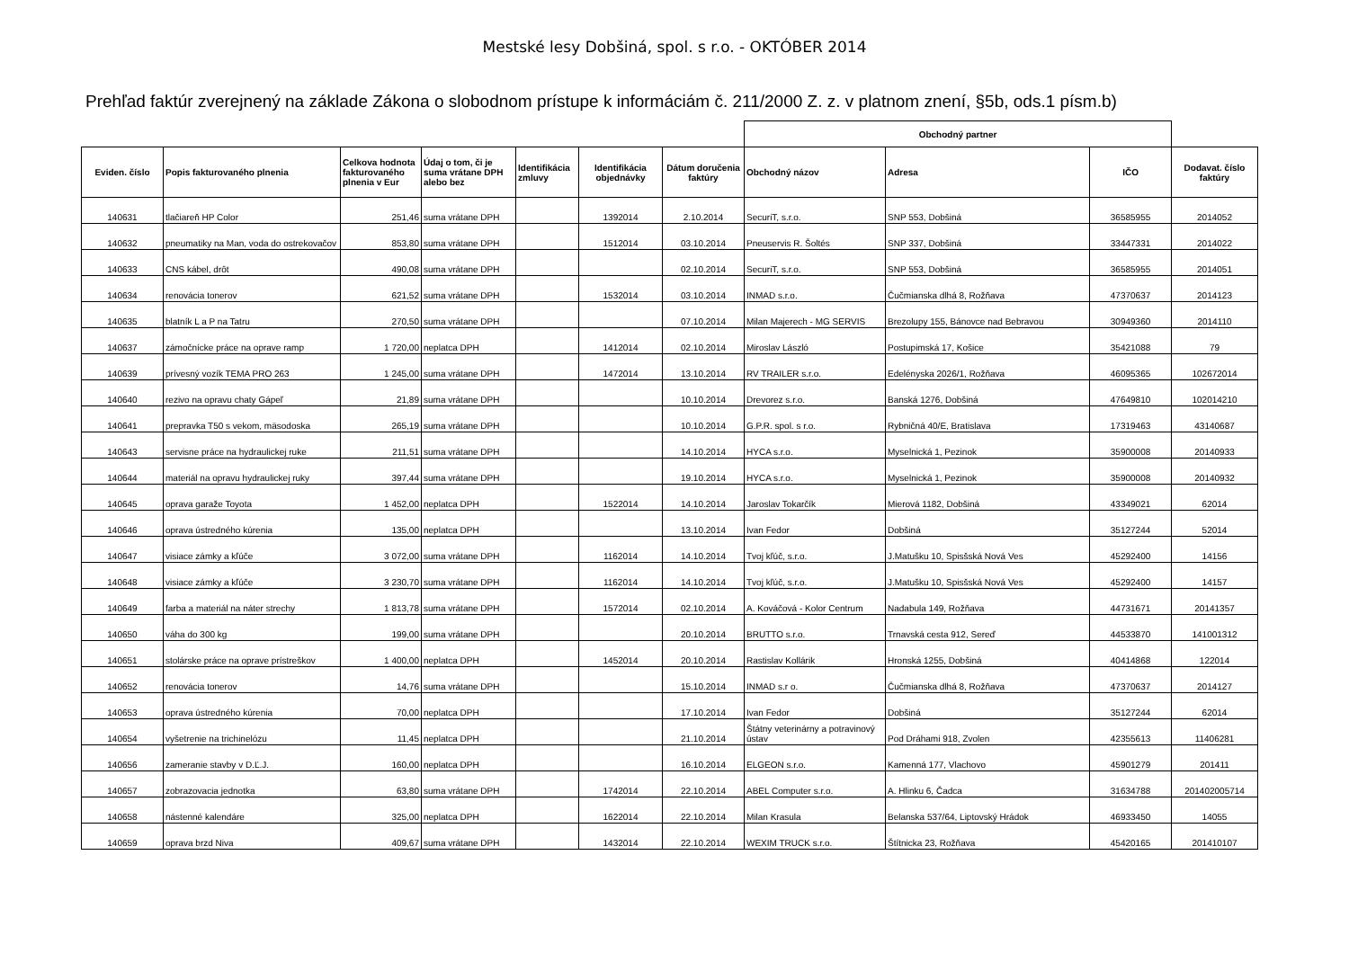Mestské lesy Dobšiná, spol. s r.o. - OKTÓBER 2014
Prehľad faktúr zverejnený na základe Zákona o slobodnom prístupe k informáciám č. 211/2000 Z. z. v platnom znení, §5b, ods.1 písm.b)
| | | | | | | | Obchodný partner | | | |
| --- | --- | --- | --- | --- | --- | --- | --- | --- | --- | --- |
| Eviden. číslo | Popis fakturovaného plnenia | Celkova hodnota fakturovaného plnenia v Eur | Údaj o tom, či je suma vrátane DPH alebo bez | Identifikácia zmluvy | Identifikácia objednávky | Dátum doručenia faktúry | Obchodný názov | Adresa | IČO | Dodavat. číslo faktúry |
| 140631 | tlačiareň HP Color | 251,46 | suma vrátane DPH | | 1392014 | 2.10.2014 | SecuriT, s.r.o. | SNP 553, Dobšiná | 36585955 | 2014052 |
| 140632 | pneumatiky na Man, voda do ostrekovačov | 853,80 | suma vrátane DPH | | 1512014 | 03.10.2014 | Pneuservis R. Šoltés | SNP 337, Dobšiná | 33447331 | 2014022 |
| 140633 | CNS kábel, drôt | 490,08 | suma vrátane DPH | | | 02.10.2014 | SecuriT, s.r.o. | SNP 553, Dobšiná | 36585955 | 2014051 |
| 140634 | renovácia tonerov | 621,52 | suma vrátane DPH | | 1532014 | 03.10.2014 | INMAD s.r.o. | Čučmianska dlhá 8, Rožňava | 47370637 | 2014123 |
| 140635 | blatník L a P na Tatru | 270,50 | suma vrátane DPH | | | 07.10.2014 | Milan Majerech - MG SERVIS | Brezolupy 155, Bánovce nad Bebravou | 30949360 | 2014110 |
| 140637 | zámočnícke práce na oprave ramp | 1 720,00 | neplatca DPH | | 1412014 | 02.10.2014 | Miroslav László | Postupimská 17, Košice | 35421088 | 79 |
| 140639 | prívesný vozík TEMA PRO 263 | 1 245,00 | suma vrátane DPH | | 1472014 | 13.10.2014 | RV TRAILER s.r.o. | Edelényska 2026/1, Rožňava | 46095365 | 102672014 |
| 140640 | rezivo na opravu chaty Gápeľ | 21,89 | suma vrátane DPH | | | 10.10.2014 | Drevorez s.r.o. | Banská 1276, Dobšiná | 47649810 | 102014210 |
| 140641 | prepravka T50 s vekom, mäsodoska | 265,19 | suma vrátane DPH | | | 10.10.2014 | G.P.R. spol. s r.o. | Rybničná 40/E, Bratislava | 17319463 | 43140687 |
| 140643 | servisne práce na hydraulickej ruke | 211,51 | suma vrátane DPH | | | 14.10.2014 | HYCA s.r.o. | Myselnická 1, Pezinok | 35900008 | 20140933 |
| 140644 | materiál na opravu hydraulickej ruky | 397,44 | suma vrátane DPH | | | 19.10.2014 | HYCA s.r.o. | Myselnická 1, Pezinok | 35900008 | 20140932 |
| 140645 | oprava garaže Toyota | 1 452,00 | neplatca DPH | | 1522014 | 14.10.2014 | Jaroslav Tokarčík | Mierová 1182, Dobšiná | 43349021 | 62014 |
| 140646 | oprava ústredného kúrenia | 135,00 | neplatca DPH | | | 13.10.2014 | Ivan Fedor | Dobšiná | 35127244 | 52014 |
| 140647 | visiace zámky a kľúče | 3 072,00 | suma vrátane DPH | | 1162014 | 14.10.2014 | Tvoj kľúč, s.r.o. | J.Matušku 10, Spisšská Nová Ves | 45292400 | 14156 |
| 140648 | visiace zámky a kľúče | 3 230,70 | suma vrátane DPH | | 1162014 | 14.10.2014 | Tvoj kľúč, s.r.o. | J.Matušku 10, Spisšská Nová Ves | 45292400 | 14157 |
| 140649 | farba a materiál na náter strechy | 1 813,78 | suma vrátane DPH | | 1572014 | 02.10.2014 | A. Kováčová - Kolor Centrum | Nadabula 149, Rožňava | 44731671 | 20141357 |
| 140650 | váha do 300 kg | 199,00 | suma vrátane DPH | | | 20.10.2014 | BRUTTO s.r.o. | Trnavská cesta 912, Sereď | 44533870 | 141001312 |
| 140651 | stolárske práce na oprave prístreškov | 1 400,00 | neplatca DPH | | 1452014 | 20.10.2014 | Rastislav Kollárik | Hronská 1255, Dobšiná | 40414868 | 122014 |
| 140652 | renovácia tonerov | 14,76 | suma vrátane DPH | | | 15.10.2014 | INMAD s.r o. | Čučmianska dlhá 8, Rožňava | 47370637 | 2014127 |
| 140653 | oprava ústredného kúrenia | 70,00 | neplatca DPH | | | 17.10.2014 | Ivan Fedor | Dobšiná | 35127244 | 62014 |
| 140654 | vyšetrenie na trichinelózu | 11,45 | neplatca DPH | | | 21.10.2014 | Štátny veterinárny a potravinový ústav | Pod Dráhami 918, Zvolen | 42355613 | 11406281 |
| 140656 | zameranie stavby v D.Ľ.J. | 160,00 | neplatca DPH | | | 16.10.2014 | ELGEON s.r.o. | Kamenná 177, Vlachovo | 45901279 | 201411 |
| 140657 | zobrazovacia jednotka | 63,80 | suma vrátane DPH | | 1742014 | 22.10.2014 | ABEL Computer s.r.o. | A. Hlinku 6, Čadca | 31634788 | 201402005714 |
| 140658 | nástenné kalendáre | 325,00 | neplatca DPH | | 1622014 | 22.10.2014 | Milan Krasula | Belanska 537/64, Liptovský Hrádok | 46933450 | 14055 |
| 140659 | oprava brzd Niva | 409,67 | suma vrátane DPH | | 1432014 | 22.10.2014 | WEXIM TRUCK s.r.o. | Štítnicka 23, Rožňava | 45420165 | 201410107 |